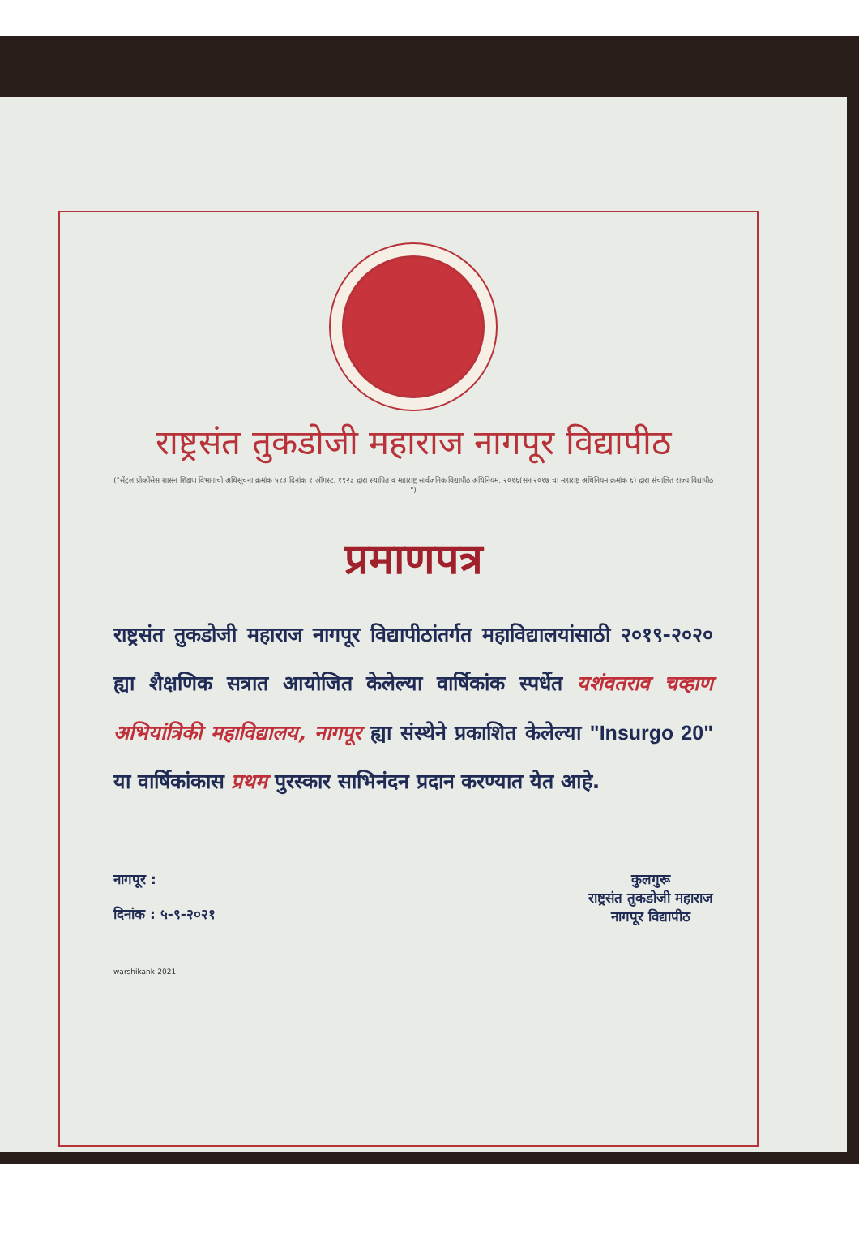राष्ट्रसंत तुकडोजी महाराज नागपूर विद्यापीठ
("सेंट्रल प्रोव्हींसेस शासन शिक्षण विभागाची अधिसूचना क्रमांक ५१३ दिनांक १ ऑगस्ट, १९२३ द्वारा स्थापित व महाराष्ट्र सार्वजनिक विद्यापीठ अधिनियम, २०१६(सन २०१७ चा महाराष्ट्र अधिनियम क्रमांक ६) द्वारा संचालित राज्य विद्यापीठ ")
प्रमाणपत्र
राष्ट्रसंत तुकडोजी महाराज नागपूर विद्यापीठांतर्गत महाविद्यालयांसाठी २०१९-२०२० ह्या शैक्षणिक सत्रात आयोजित केलेल्या वार्षिकांक स्पर्धेत यशंवतराव चव्हाण अभियांत्रिकी महाविद्यालय, नागपूर ह्या संस्थेने प्रकाशित केलेल्या "Insurgo 20" या वार्षिकांकास प्रथम पुरस्कार साभिनंदन प्रदान करण्यात येत आहे.
नागपूर :
दिनांक : ५-९-२०२१
कुलगुरू
राष्ट्रसंत तुकडोजी महाराज
नागपूर विद्यापीठ
warshikank-2021